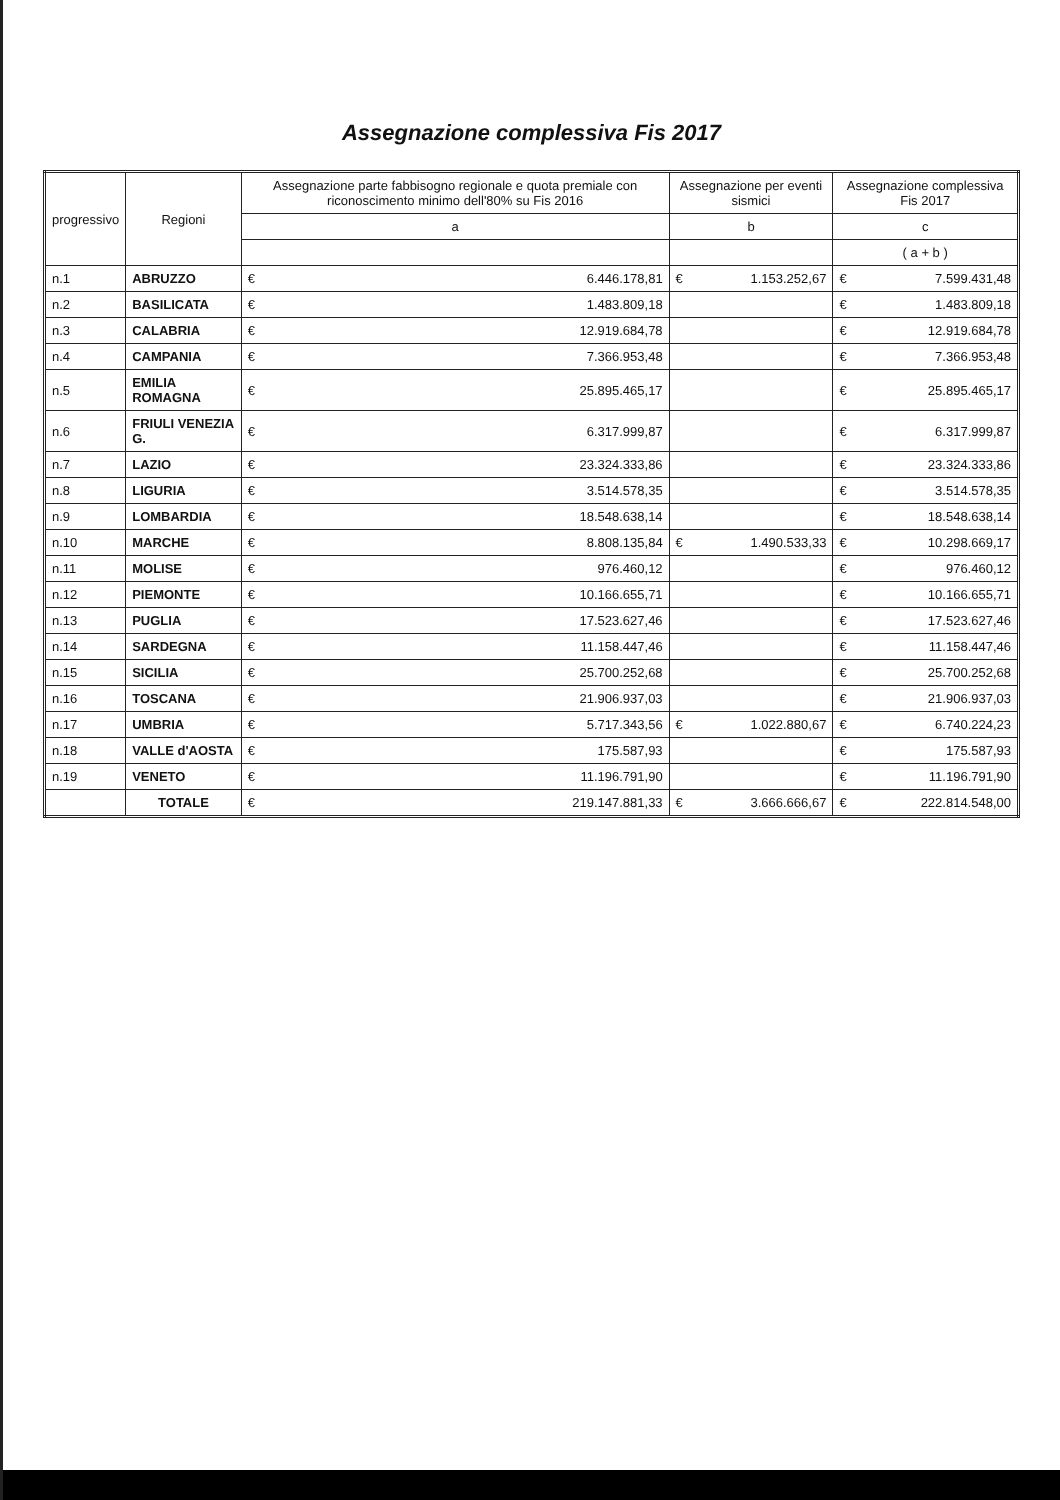Assegnazione complessiva Fis 2017
| progressivo | Regioni | Assegnazione parte fabbisogno regionale e quota premiale con riconoscimento minimo dell'80% su Fis 2016 | | Assegnazione per eventi sismici | | Assegnazione complessiva Fis 2017 | |
| --- | --- | --- | --- | --- | --- | --- | --- |
| | | a | | b | | c | |
| | | | | | | ( a + b ) | |
| n.1 | ABRUZZO | € | 6.446.178,81 | € | 1.153.252,67 | € | 7.599.431,48 |
| n.2 | BASILICATA | € | 1.483.809,18 | | | € | 1.483.809,18 |
| n.3 | CALABRIA | € | 12.919.684,78 | | | € | 12.919.684,78 |
| n.4 | CAMPANIA | € | 7.366.953,48 | | | € | 7.366.953,48 |
| n.5 | EMILIA ROMAGNA | € | 25.895.465,17 | | | € | 25.895.465,17 |
| n.6 | FRIULI VENEZIA G. | € | 6.317.999,87 | | | € | 6.317.999,87 |
| n.7 | LAZIO | € | 23.324.333,86 | | | € | 23.324.333,86 |
| n.8 | LIGURIA | € | 3.514.578,35 | | | € | 3.514.578,35 |
| n.9 | LOMBARDIA | € | 18.548.638,14 | | | € | 18.548.638,14 |
| n.10 | MARCHE | € | 8.808.135,84 | € | 1.490.533,33 | € | 10.298.669,17 |
| n.11 | MOLISE | € | 976.460,12 | | | € | 976.460,12 |
| n.12 | PIEMONTE | € | 10.166.655,71 | | | € | 10.166.655,71 |
| n.13 | PUGLIA | € | 17.523.627,46 | | | € | 17.523.627,46 |
| n.14 | SARDEGNA | € | 11.158.447,46 | | | € | 11.158.447,46 |
| n.15 | SICILIA | € | 25.700.252,68 | | | € | 25.700.252,68 |
| n.16 | TOSCANA | € | 21.906.937,03 | | | € | 21.906.937,03 |
| n.17 | UMBRIA | € | 5.717.343,56 | € | 1.022.880,67 | € | 6.740.224,23 |
| n.18 | VALLE d'AOSTA | € | 175.587,93 | | | € | 175.587,93 |
| n.19 | VENETO | € | 11.196.791,90 | | | € | 11.196.791,90 |
| | TOTALE | € | 219.147.881,33 | € | 3.666.666,67 | € | 222.814.548,00 |